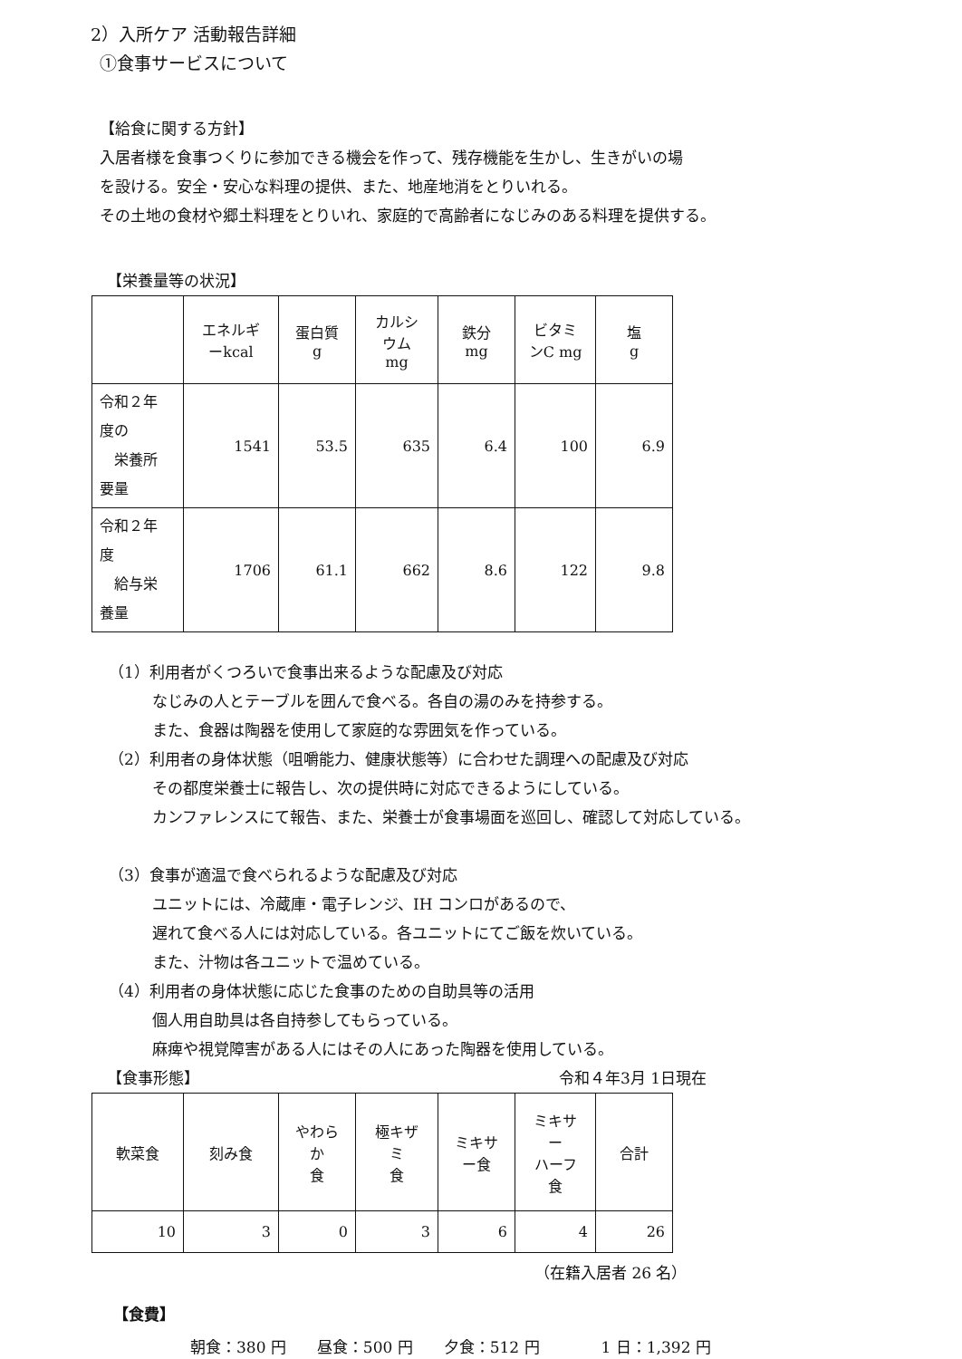2）入所ケア 活動報告詳細
①食事サービスについて
【給食に関する方針】
入居者様を食事つくりに参加できる機会を作って、残存機能を生かし、生きがいの場
を設ける。安全・安心な料理の提供、また、地産地消をとりいれる。
その土地の食材や郷土料理をとりいれ、家庭的で高齢者になじみのある料理を提供する。
【栄養量等の状況】
| | エネルギ ーkcal | 蛋白質 g | カルシ ウム mg | 鉄分 mg | ビタミ ンC mg | 塩 g |
| 令和２年 度の 栄養所 要量 | 1541 | 53.5 | 635 | 6.4 | 100 | 6.9 |
| 令和２年 度 給与栄 養量 | 1706 | 61.1 | 662 | 8.6 | 122 | 9.8 |
（1）利用者がくつろいで食事出来るような配慮及び対応
なじみの人とテーブルを囲んで食べる。各自の湯のみを持参する。
また、食器は陶器を使用して家庭的な雰囲気を作っている。
（2）利用者の身体状態（咀嚼能力、健康状態等）に合わせた調理への配慮及び対応
その都度栄養士に報告し、次の提供時に対応できるようにしている。
カンファレンスにて報告、また、栄養士が食事場面を巡回し、確認して対応している。
（3）食事が適温で食べられるような配慮及び対応
ユニットには、冷蔵庫・電子レンジ、IH コンロがあるので、
遅れて食べる人には対応している。各ユニットにてご飯を炊いている。
また、汁物は各ユニットで温めている。
（4）利用者の身体状態に応じた食事のための自助具等の活用
個人用自助具は各自持参してもらっている。
麻痺や視覚障害がある人にはその人にあった陶器を使用している。
【食事形態】 令和４年3月 1日現在
| 軟菜食 | 刻み食 | やわら か 食 | 極キザ ミ 食 | ミキサ ー食 | ミキサ ー ハーフ 食 | 合計 |
| 10 | 3 | 0 | 3 | 6 | 4 | 26 |
（在籍入居者 26 名）
【食費】
朝食：380 円　　昼食：500 円　　夕食：512 円　　　　1 日：1,392 円